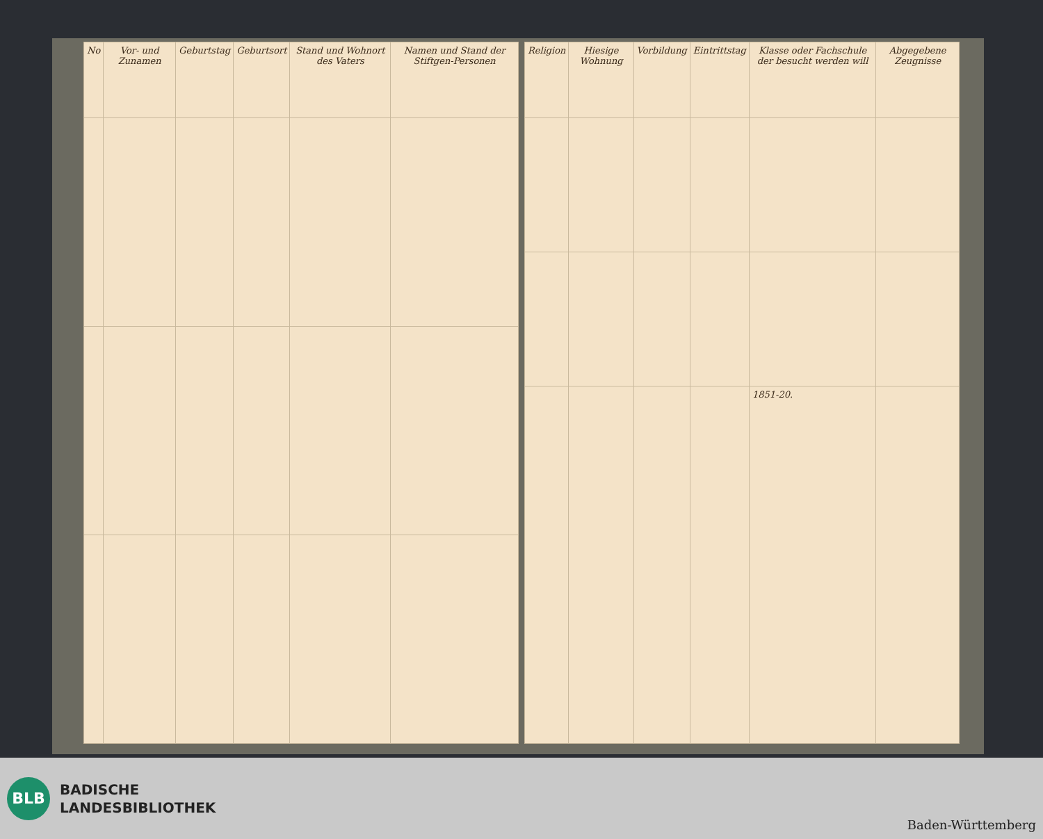| No | Vor- und Zunamen | Geburtstag | Geburtsort | Stand und Wohnort des Vaters | Namen und Stand der Stiftgen-Personen |
| --- | --- | --- | --- | --- | --- |
| Religion | Hiesige Wohnung | Vorbildung | Eintrittstag | Klasse oder Fachschule der besucht werden will | Abgegebene Zeugnisse |
| --- | --- | --- | --- | --- | --- |
| | | | | 1851-20. | |
BLB
BADISCHE
LANDESBIBLIOTHEK
Baden-Württemberg